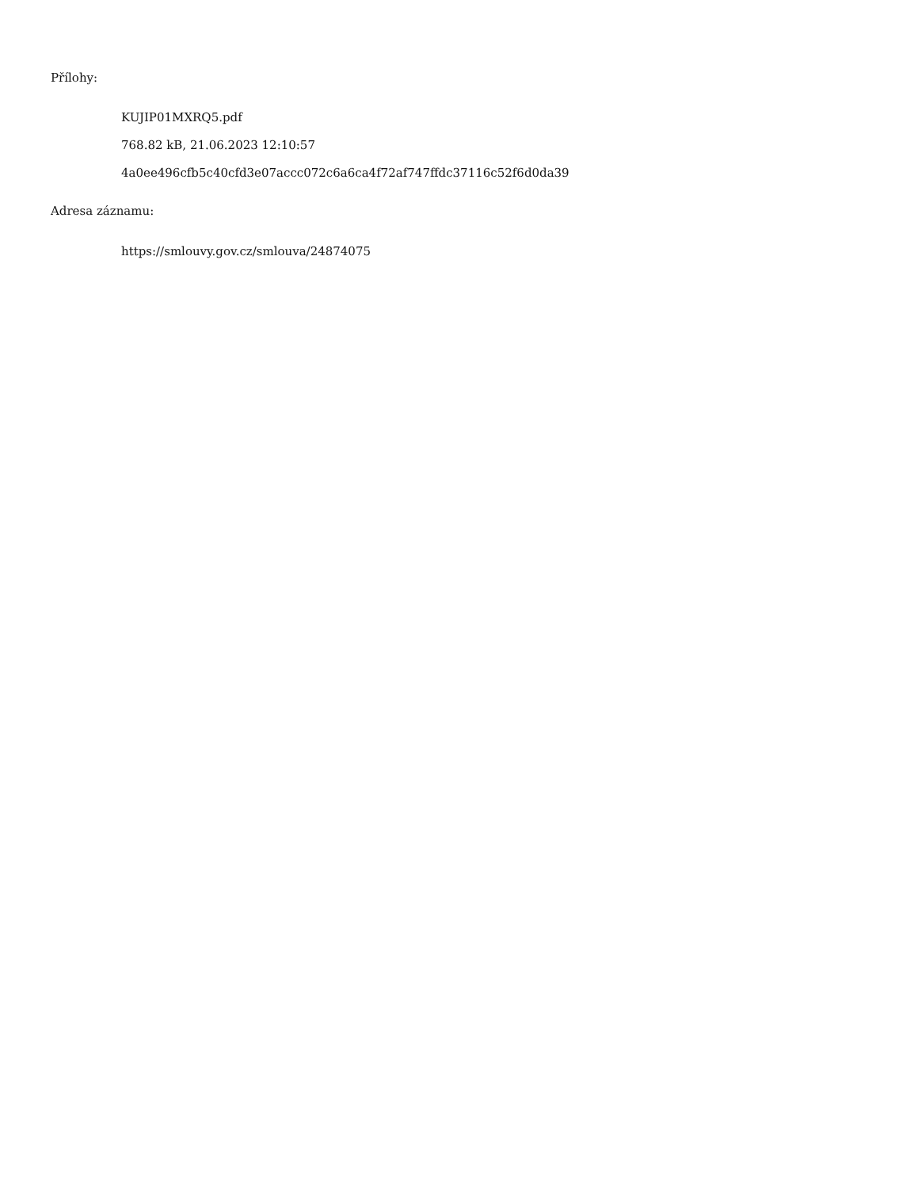Přílohy:
KUJIP01MXRQ5.pdf
768.82 kB, 21.06.2023 12:10:57
4a0ee496cfb5c40cfd3e07accc072c6a6ca4f72af747ffdc37116c52f6d0da39
Adresa záznamu:
https://smlouvy.gov.cz/smlouva/24874075